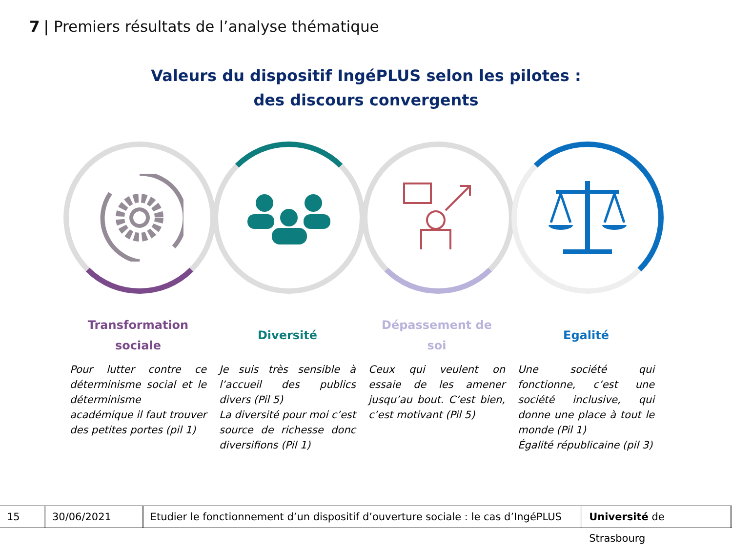7 | Premiers résultats de l’analyse thématique
Valeurs du dispositif IngéPLUS selon les pilotes :
des discours convergents
Transformation
sociale
Pour lutter contre ce déterminisme social et le déterminisme académique il faut trouver des petites portes (pil 1)
Diversité
Je suis très sensible à l’accueil des publics divers (Pil 5)
La diversité pour moi c’est source de richesse donc diversifions (Pil 1)
Dépassement de
soi
Ceux qui veulent on essaie de les amener jusqu’au bout. C’est bien, c’est motivant (Pil 5)
Egalité
Une société qui fonctionne, c’est une société inclusive, qui donne une place à tout le monde (Pil 1)
Égalité républicaine (pil 3)
15 30/06/2021
Etudier le fonctionnement d’un dispositif d’ouverture sociale : le cas d’IngéPLUS
Université de Strasbourg